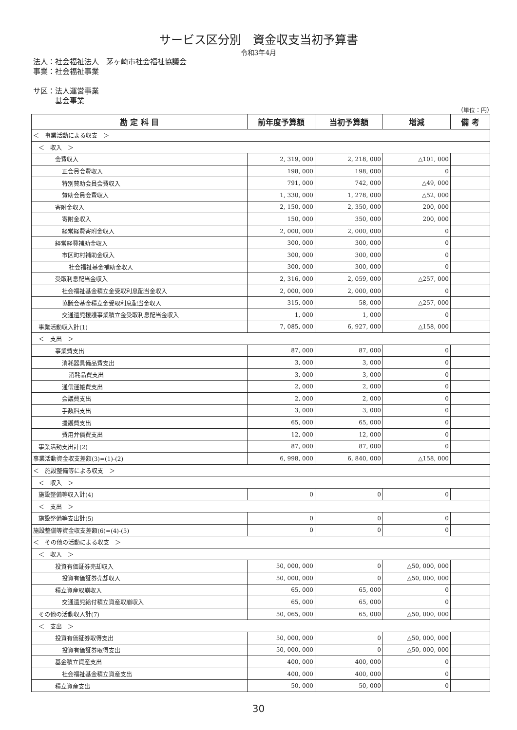サービス区分別　資金収支当初予算書
令和3年4月
法人：社会福祉法人　茅ヶ崎市社会福祉協議会
事業：社会福祉事業
サ区：法人運営事業
　　　基金事業
（単位：円）
| 勘 定 科 目 | 前年度予算額 | 当初予算額 | 増減 | 備 考 |
| --- | --- | --- | --- | --- |
| ＜ 事業活動による収支 ＞ | | | | |
| ＜ 収入 ＞ | | | | |
| 会費収入 | 2, 319, 000 | 2, 218, 000 | △101, 000 | |
| 正会員会費収入 | 198, 000 | 198, 000 | 0 | |
| 特別賛助会員会費収入 | 791, 000 | 742, 000 | △49, 000 | |
| 賛助会員会費収入 | 1, 330, 000 | 1, 278, 000 | △52, 000 | |
| 寄附金収入 | 2, 150, 000 | 2, 350, 000 | 200, 000 | |
| 寄附金収入 | 150, 000 | 350, 000 | 200, 000 | |
| 経常経費寄附金収入 | 2, 000, 000 | 2, 000, 000 | 0 | |
| 経常経費補助金収入 | 300, 000 | 300, 000 | 0 | |
| 市区町村補助金収入 | 300, 000 | 300, 000 | 0 | |
| 社会福祉基金補助金収入 | 300, 000 | 300, 000 | 0 | |
| 受取利息配当金収入 | 2, 316, 000 | 2, 059, 000 | △257, 000 | |
| 社会福祉基金積立金受取利息配当金収入 | 2, 000, 000 | 2, 000, 000 | 0 | |
| 協議会基金積立金受取利息配当金収入 | 315, 000 | 58, 000 | △257, 000 | |
| 交通遺児援護事業積立金受取利息配当金収入 | 1, 000 | 1, 000 | 0 | |
| 事業活動収入計(1) | 7, 085, 000 | 6, 927, 000 | △158, 000 | |
| ＜ 支出 ＞ | | | | |
| 事業費支出 | 87, 000 | 87, 000 | 0 | |
| 消耗器具備品費支出 | 3, 000 | 3, 000 | 0 | |
| 消耗品費支出 | 3, 000 | 3, 000 | 0 | |
| 通信運搬費支出 | 2, 000 | 2, 000 | 0 | |
| 会議費支出 | 2, 000 | 2, 000 | 0 | |
| 手数料支出 | 3, 000 | 3, 000 | 0 | |
| 援護費支出 | 65, 000 | 65, 000 | 0 | |
| 費用弁償費支出 | 12, 000 | 12, 000 | 0 | |
| 事業活動支出計(2) | 87, 000 | 87, 000 | 0 | |
| 事業活動資金収支差額(3)=(1)-(2) | 6, 998, 000 | 6, 840, 000 | △158, 000 | |
| ＜ 施設整備等による収支 ＞ | | | | |
| ＜ 収入 ＞ | | | | |
| 施設整備等収入計(4) | 0 | 0 | 0 | |
| ＜ 支出 ＞ | | | | |
| 施設整備等支出計(5) | 0 | 0 | 0 | |
| 施設整備等資金収支差額(6)=(4)-(5) | 0 | 0 | 0 | |
| ＜ その他の活動による収支 ＞ | | | | |
| ＜ 収入 ＞ | | | | |
| 投資有価証券売却収入 | 50, 000, 000 | 0 | △50, 000, 000 | |
| 投資有価証券売却収入 | 50, 000, 000 | 0 | △50, 000, 000 | |
| 積立資産取崩収入 | 65, 000 | 65, 000 | 0 | |
| 交通遺児給付積立資産取崩収入 | 65, 000 | 65, 000 | 0 | |
| その他の活動収入計(7) | 50, 065, 000 | 65, 000 | △50, 000, 000 | |
| ＜ 支出 ＞ | | | | |
| 投資有価証券取得支出 | 50, 000, 000 | 0 | △50, 000, 000 | |
| 投資有価証券取得支出 | 50, 000, 000 | 0 | △50, 000, 000 | |
| 基金積立資産支出 | 400, 000 | 400, 000 | 0 | |
| 社会福祉基金積立資産支出 | 400, 000 | 400, 000 | 0 | |
| 積立資産支出 | 50, 000 | 50, 000 | 0 | |
30